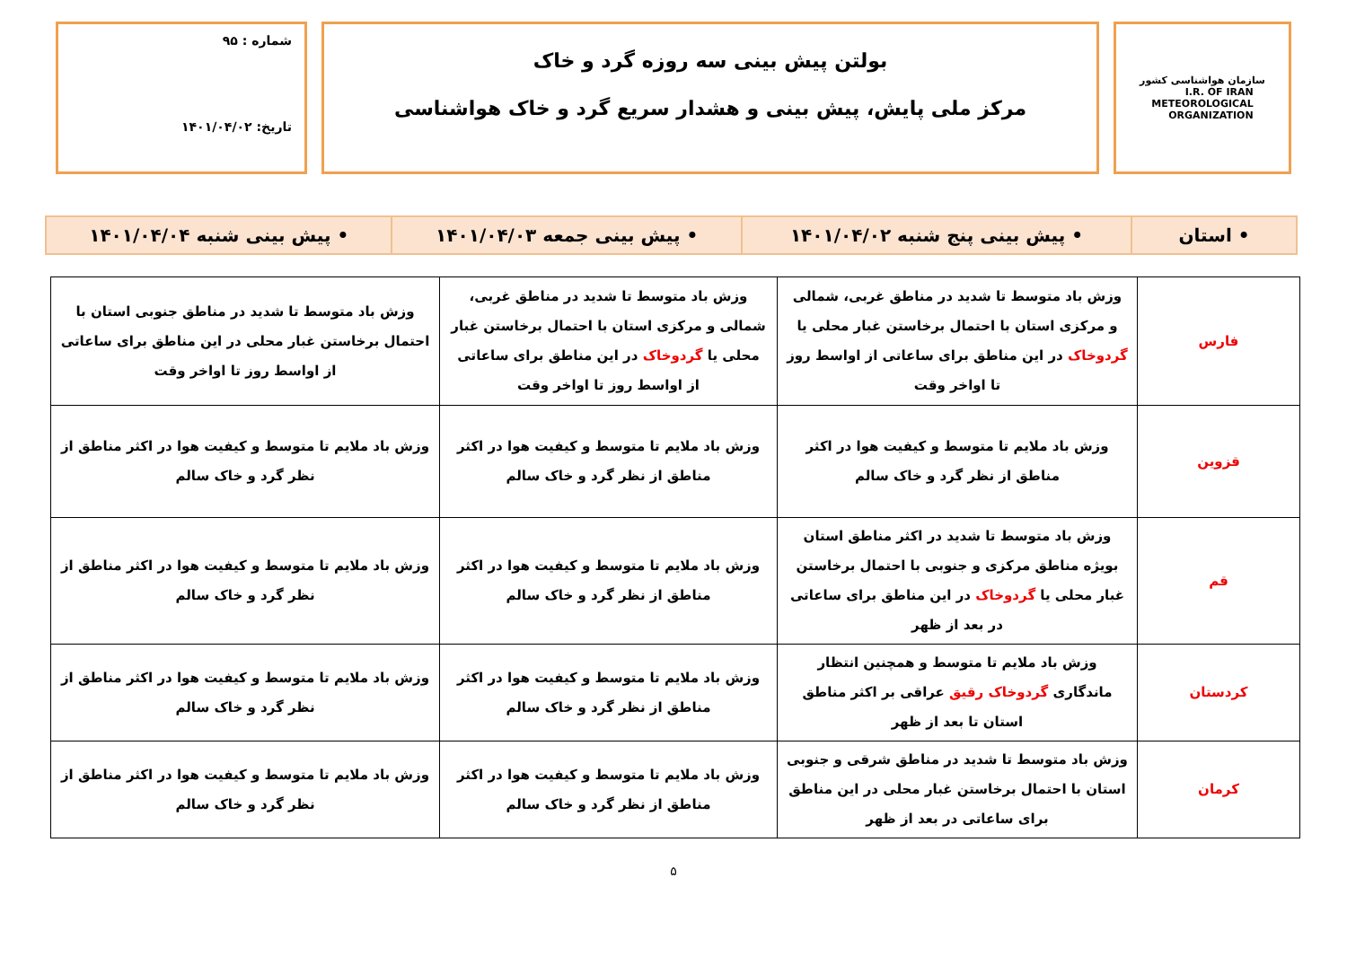سازمان هواشناسی کشور
I.R. OF IRAN
METEOROLOGICAL
ORGANIZATION
بولتن پیش بینی سه روزه گرد و خاک
مرکز ملی پایش، پیش بینی و هشدار سریع گرد و خاک هواشناسی
شماره : ۹۵
تاریخ: ۱۴۰۱/۰۴/۰۲
| • استان | • پیش بینی پنج شنبه ۱۴۰۱/۰۴/۰۲ | • پیش بینی جمعه ۱۴۰۱/۰۴/۰۳ | • پیش بینی شنبه ۱۴۰۱/۰۴/۰۴ |
| فارس | وزش باد متوسط تا شدید در مناطق غربی، شمالی و مرکزی استان با احتمال برخاستن غبار محلی یا گردوخاک در این مناطق برای ساعاتی از اواسط روز تا اواخر وقت | وزش باد متوسط تا شدید در مناطق غربی، شمالی و مرکزی استان با احتمال برخاستن غبار محلی یا گردوخاک در این مناطق برای ساعاتی از اواسط روز تا اواخر وقت | وزش باد متوسط تا شدید در مناطق جنوبی استان با احتمال برخاستن غبار محلی در این مناطق برای ساعاتی از اواسط روز تا اواخر وقت |
| قزوین | وزش باد ملایم تا متوسط و کیفیت هوا در اکثر مناطق از نظر گرد و خاک سالم | وزش باد ملایم تا متوسط و کیفیت هوا در اکثر مناطق از نظر گرد و خاک سالم | وزش باد ملایم تا متوسط و کیفیت هوا در اکثر مناطق از نظر گرد و خاک سالم |
| قم | وزش باد متوسط تا شدید در اکثر مناطق استان بویژه مناطق مرکزی و جنوبی با احتمال برخاستن غبار محلی یا گردوخاک در این مناطق برای ساعاتی در بعد از ظهر | وزش باد ملایم تا متوسط و کیفیت هوا در اکثر مناطق از نظر گرد و خاک سالم | وزش باد ملایم تا متوسط و کیفیت هوا در اکثر مناطق از نظر گرد و خاک سالم |
| کردستان | وزش باد ملایم تا متوسط و همچنین انتظار ماندگاری گردوخاک رقیق عراقی بر اکثر مناطق استان تا بعد از ظهر | وزش باد ملایم تا متوسط و کیفیت هوا در اکثر مناطق از نظر گرد و خاک سالم | وزش باد ملایم تا متوسط و کیفیت هوا در اکثر مناطق از نظر گرد و خاک سالم |
| کرمان | وزش باد متوسط تا شدید در مناطق شرقی و جنوبی استان با احتمال برخاستن غبار محلی در این مناطق برای ساعاتی در بعد از ظهر | وزش باد ملایم تا متوسط و کیفیت هوا در اکثر مناطق از نظر گرد و خاک سالم | وزش باد ملایم تا متوسط و کیفیت هوا در اکثر مناطق از نظر گرد و خاک سالم |
۵